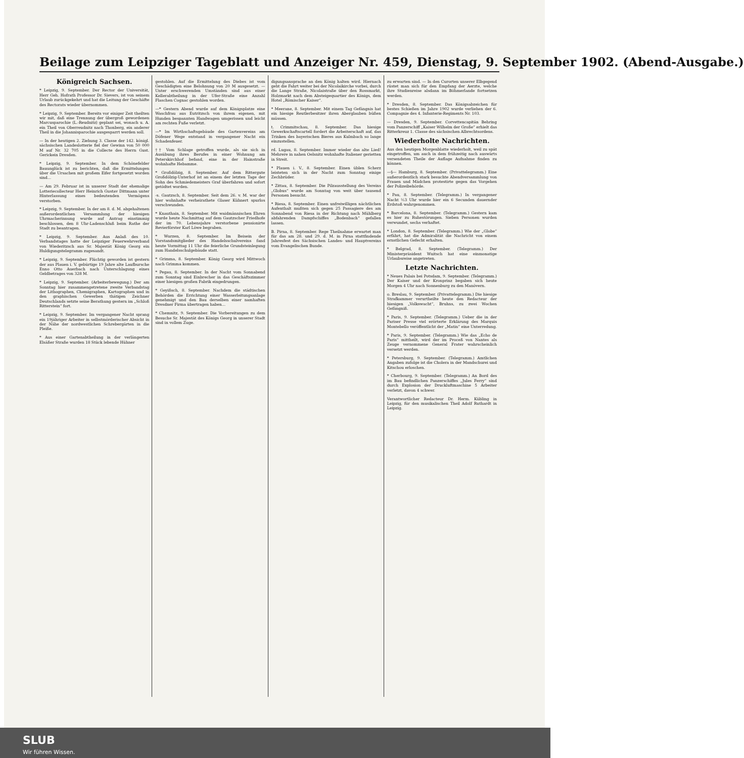Beilage zum Leipziger Tageblatt und Anzeiger Nr. 459, Dienstag, 9. September 1902. (Abend-Ausgabe.)
Königreich Sachsen.
* Leipzig, 9. September. Der Rector der Universität, Herr Geh. Hofrath Professor Dr. Sievers, ist von seinem Urlaub zurückgekehrt und hat die Leitung der Geschäfte des Rectorats wieder übernommen.
* Leipzig, 9. September. Bereits vor einiger Zeit theilten wir mit, daß eine Trennung der übergroß gewordenen Marcusparochie (L.-Reudnitz) geplant sei, wonach u. A. ein Theil von Oberreudnitz nach Thonberg, ein anderer Theil in die Johannisparochie ausgesparrt werden soll.
— In der heutigen 2. Ziehung 3. Classe der 142. königl. sächsischen Landeslotterie fiel der Gewinn von 50 000 M auf Nr. 32 705 in die Collecte des Herrn Gust. Gerickein Dresden.
* Leipzig, 9. September. In dem Schönefelder Bauunglück ist zu berichten, daß die Ermittelungen über die Ursachen mit großem Eifer fortgesetzt worden sind...
— Am 29. Februar ist in unserer Stadt der ehemalige Lotteriecollecteur Herr Heinrich Gustav Dittmann unter Hinterlassung eines bedeutenden Vermögens verstorben.
* Leipzig, 9. September. In der am 8. d. M. abgehaltenen außerordentlichen Versammlung der hiesigen Uhrmacherinnung wurde auf Antrag einstimmig beschlossen, den 8 Uhr-Ladenschluß beim Rathe der Stadt zu beantragen.
* Leipzig, 9. September. Aus Anlaß des 10. Verbandstages hatte der Leipziger Feuerwehrverband von Wiederitzsch aus Sr. Majestät König Georg ein Huldigungstelegramm zugesandt.
* Leipzig, 9. September. Flüchtig geworden ist gestern der aus Plauen i. V. gebürtige 19 Jahre alte Laufbursche Enno Otto Auerbach nach Unterschlagung eines Geldbetrages von 328 M.
* Leipzig, 9. September. (Arbeiterbewegung.) Der am Sonntag hier zusammengetretene zweite Verbandstag der Lithographen, Chemigraphen, Kartographen und in den graphischen Gewerben thätigen Zeichner Deutschlands setzte seine Berathung gestern im „Schloß Ritterstein“ fort.
* Leipzig, 9. September. Im vergangener Nacht sprang ein 19jähriger Arbeiter in selbstmörderischer Absicht in der Nähe der nordwestlichen Schrebergärten in die Pleiße.
* Aus einer Gartenabtheilung in der verlängerten Elsäßer Straße wurden 18 Stück lebende Hühner
gestohlen. Auf die Ermittelung des Diebes ist vom Geschädigten eine Belohnung von 20 M ausgesetzt. — Unter erschwerenden Umständen sind aus einer Kellerabtheilung in der Ufer-Straße eine Anzahl Flaschen Cognac gestohlen worden.
—* Gestern Abend wurde auf dem Königsplatze eine Waschfrau aus Eutritzsch von ihrem eigenen, mit Hunden bespannten Handwagen umgerissen und leicht am rechten Fuße verletzt.
—* Im Wirthschaftsgebäude des Gartenvereins am Döfener Wege entstand in vergangener Nacht ein Schadenfeuer.
†† Vom Schlage getroffen wurde, als sie sich in Ausübung ihres Berufes in einer Wohnung am Peterskirchhof befand, eine in der Hainstraße wohnhafte Hebamme.
* Großdölzig, 8. September. Auf dem Rittergute Großdölzig-Unterhof ist an einem der letzten Tage der Sohn des Schmiedemeisters Graf überfahren und sofort getödtet worden.
-s. Gautzsch, 8. September. Seit dem 26. v. M. war der hier wohnhafte verheirathete Glaser Kühnert spurlos verschwunden.
* Knauthain, 8. September. Mit waidmännischen Ehren wurde heute Nachmittag auf dem Gautzscher Friedhofe der im 70. Lebensjahre verstorbene pensionirte Revierförster Karl Löwe begraben.
* Wurzen, 8. September. Im Beisein der Vorstandsmitglieder des Handelsschulvereins fand heute Vormittag 11 Uhr die feierliche Grundsteinlegung zum Handelsschulgebäude statt.
* Grimma, 8. September. König Georg wird Mittwoch nach Grimma kommen.
* Pegau, 8. September. In der Nacht vom Sonnabend zum Sonntag sind Einbrecher in das Geschäftszimmer einer hiesigen großen Fabrik eingedrungen.
* Geyißsch, 8. September. Nachdem die städtischen Behörden die Errichtung einer Wasserleitungsanlage genehmigt und den Bau derselben einer namhaften Dresdner Firma übertragen haben...
* Chemnitz, 9. September. Die Vorbereitungen zu dem Besuche Sr. Majestät des Königs Georg in unserer Stadt sind in vollem Zuge.
digungsansprache an den König halten wird. Hiernach geht die Fahrt weiter bei der Nicolaikirche vorbei, durch die Lange Straße, Nicolaistraße über den Rossmarkt, Holzmarkt nach dem Absteigequartier des Königs, dem Hotel „Römischer Kaiser“.
* Meerane, 8. September. Mit einem Tag Gefängnis hat ein hiesige Reutlerbesitzer ihren Aberglauben büßen müssen.
t. Crimmitschau, 8. September. Das hiesige Gewerkschaftscartell fordert die Arbeiterschaft auf, das Trinken des bayerischen Bieres aus Kulmbach so lange einzustellen.
rd. Lugau, 8. September. Immer wieder das alte Lied! Mehrere in nahen Oelsnitz wohnhafte Italiener gerietten in Streit.
* Plauen i. V., 8. September. Einen üblen Scherz leisteten sich in der Nacht zum Sonntag einige Zechbrüder.
* Zittau, 8. September. Die Pilzausstellung des Vereins „Globus“ wurde am Sonntag von weit über tausend Personen besucht.
* Riesa, 8. September. Einen unfreiwilligen nächtlichen Aufenthalt mußten sich gegen 25 Passagiere des am Sonnabend von Riesa in der Richtung nach Mühlberg abfahrenden Dampfschiffes „Bodenbach“ gefallen lassen.
B. Pirna, 8. September. Rege Theilnahme erwartet man für das am 28. und 29. d. M. in Pirna stattfindende Jahresfest des Sächsischen Landes- und Hauptvereins vom Evangelischen Bunde.
zu erwarten sind. — In den Curorten unserer Elbgegend rüstet man sich für den Empfang der Aerzte, welche ihre Studienreise alsdann im Böhmerlande fortsetzen werden.
* Dresden, 8. September. Das Königsabzeichen für bestes Schießen im Jahre 1902 wurde verliehen der 6. Compagnie des 4. Infanterie-Regiments Nr. 103.
— Dresden, 9. September. Corvettencapitän Behring vom Panzerschiff „Kaiser Wilhelm der Große“ erhielt das Ritterkreuz 1. Classe des sächsischen Albrechtsordens.
Wiederholte Nachrichten.
Aus den heutigen Morgenblatte wiederholt, weil zu spät eingetroffen, um auch in dem frühzeitig nach auswärts versendeten Theile der Auflage Aufnahme finden zu können.
—§— Hamburg, 8. September. (Privattelegramm.) Eine außerordentlich stark besuchte Abendversammlung von Frauen und Mädchen protestirte gegen das Vorgehen der Polizeibehörde.
* Pau, 8. September. (Telegramm.) In vergangener Nacht ½3 Uhr wurde hier ein 6 Secunden dauernder Erdstoß wahrgenommen.
* Barcelona, 8. September. (Telegramm.) Gestern kam es hier zu Ruhestörungen. Sieben Personen wurden verwundet, sechs verhaftet.
* London, 8. September. (Telegramm.) Wie der „Globe“ erfährt, hat die Admiralität die Nachricht von einem ernstlichen Gefecht erhalten.
* Belgrad, 8. September. (Telegramm.) Der Ministerpräsident Wuitsch hat eine einmonatige Urlaubsreise angetreten.
Letzte Nachrichten.
* Neues Palais bei Potsdam, 9. September. (Telegramm.) Der Kaiser und der Kronprinz begaben sich heute Morgen 4 Uhr nach Sonnenburg zu den Manövern.
o. Breslau, 9. September. (Privattelegramm.) Die hiesige Strafkammer verurtheilte heute den Redacteur der hiesigen „Volkswacht“, Bruhns, zu zwei Wochen Gefängniß.
* Paris, 9. September. (Telegramm.) Ueber die in der Pariser Presse viel erörterte Erklärung des Marquis Montebello veröffentlicht der „Matin“ eine Unterredung.
* Paris, 9. September. (Telegramm.) Wie das „Echo de Paris“ mittheilt, wird der im Proceß von Nantes als Zeuge vernommene General Frater wahrscheinlich versetzt werden.
* Petersburg, 9. September. (Telegramm.) Amtlichen Angaben zufolge ist die Cholera in der Mandschurei und Kitschou erloschen.
* Cherbourg, 9. September. (Telegramm.) An Bord des im Bau befindlichen Panzerschiffes „Jules Ferry“ sind durch Explosion der Druckluftmaschine 5 Arbeiter verletzt, davon 4 schwer.
Verantwortlicher Redacteur Dr. Herm. Kübling in Leipzig, für den musikalischen Theil Adolf Ruthardt in Leipzig.
SLUB
Wir führen Wissen.